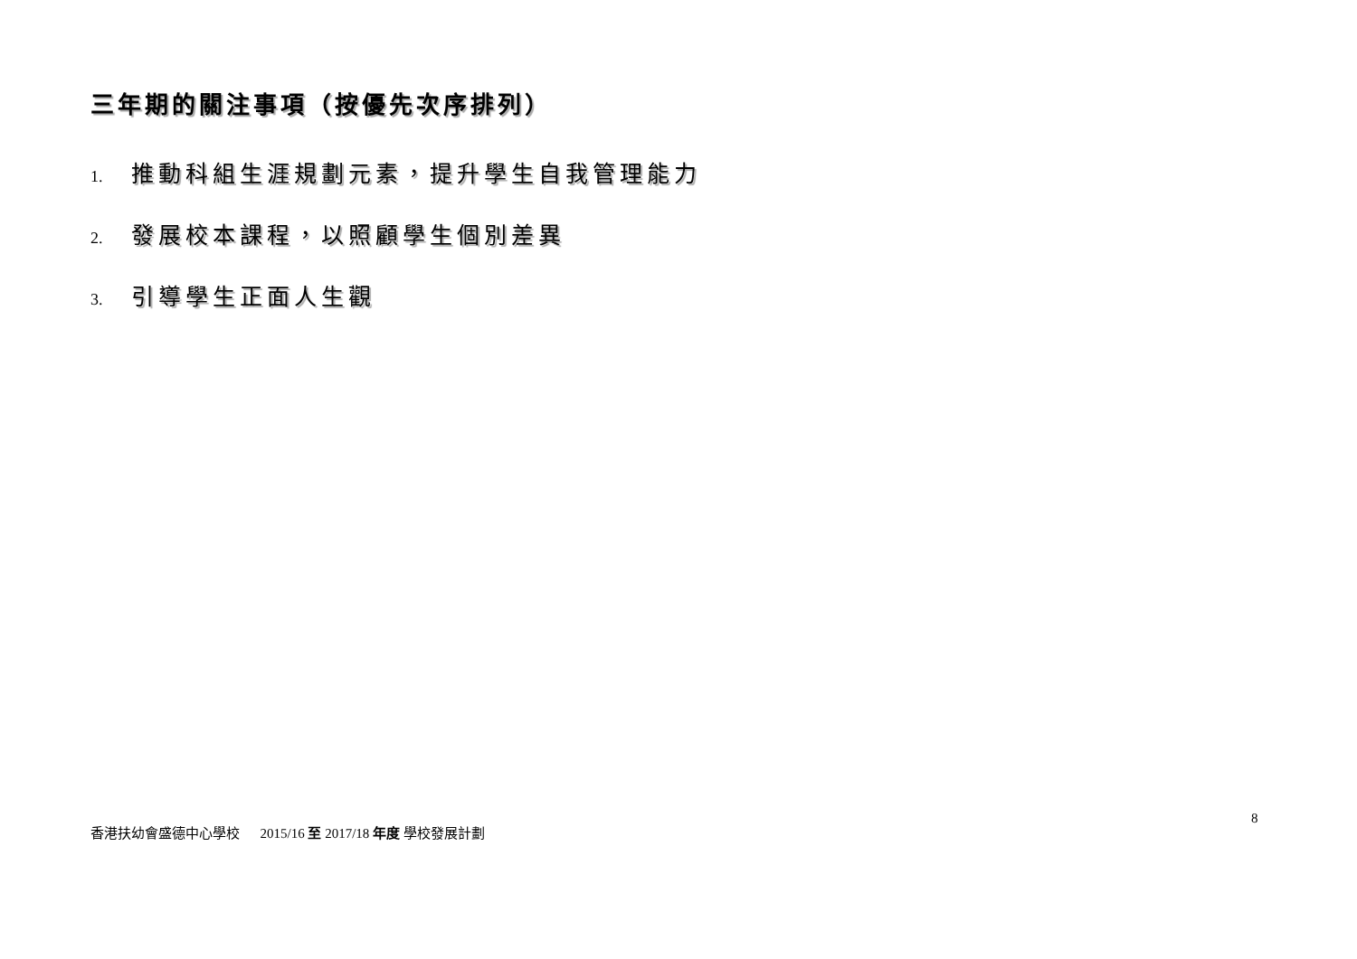三年期的關注事項（按優先次序排列）
1. 推動科組生涯規劃元素，提升學生自我管理能力
2. 發展校本課程，以照顧學生個別差異
3. 引導學生正面人生觀
8
香港扶幼會盛德中心學校 2015/16 至 2017/18 年度 學校發展計劃